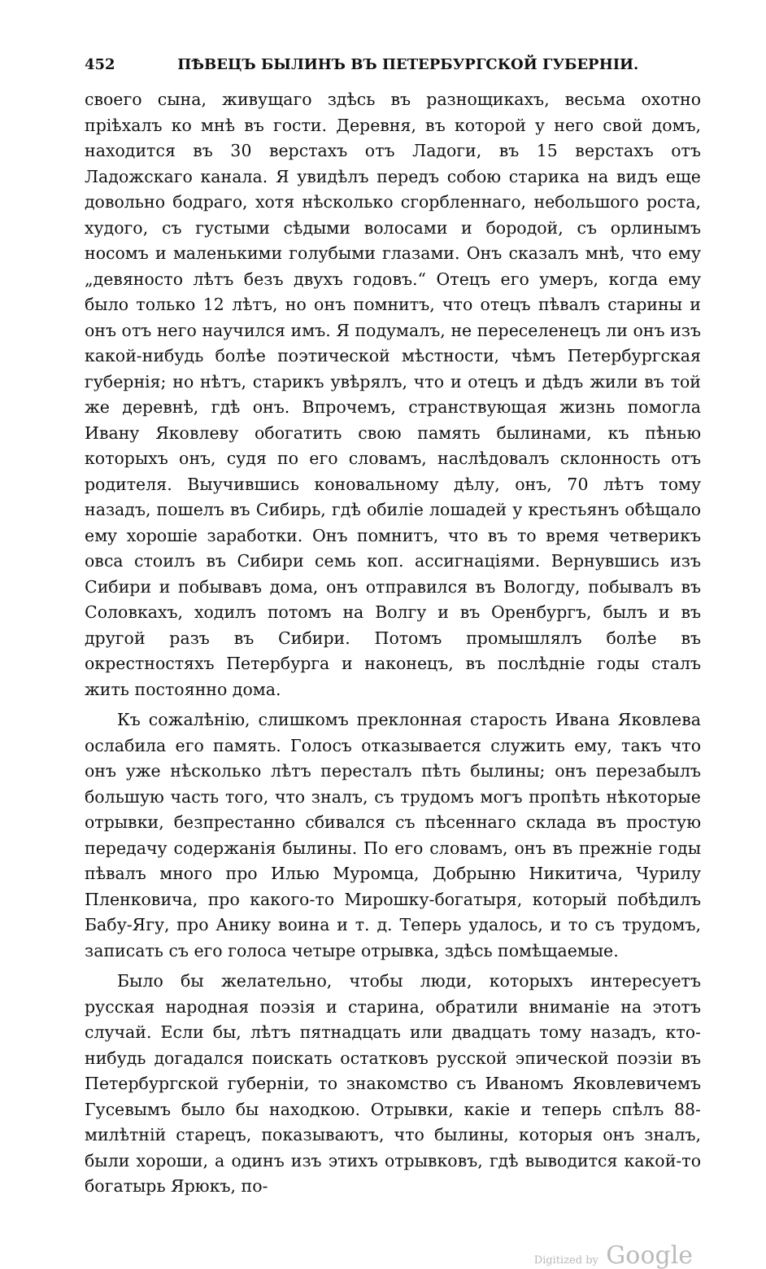452 ПѢВЕЦЪ БЫЛИНЪ ВЪ ПЕТЕРБУРГСКОЙ ГУБЕРНІИ.
своего сына, живущаго здѣсь въ разнощикахъ, весьма охотно пріѣхалъ ко мнѣ въ гости. Деревня, въ которой у него свой домъ, находится въ 30 верстахъ отъ Ладоги, въ 15 верстахъ отъ Ладожскаго канала. Я увидѣлъ передъ собою старика на видъ еще довольно бодраго, хотя нѣсколько сгорбленнаго, небольшого роста, худого, съ густыми сѣдыми волосами и бородой, съ орлинымъ носомъ и маленькими голубыми глазами. Онъ сказалъ мнѣ, что ему „девяносто лѣтъ безъ двухъ годовъ.“ Отецъ его умеръ, когда ему было только 12 лѣтъ, но онъ помнитъ, что отецъ пѣвалъ старины и онъ отъ него научился имъ. Я подумалъ, не переселенецъ ли онъ изъ какой-нибудь болѣе поэтической мѣстности, чѣмъ Петербургская губернія; но нѣтъ, старикъ увѣрялъ, что и отецъ и дѣдъ жили въ той же деревнѣ, гдѣ онъ. Впрочемъ, странствующая жизнь помогла Ивану Яковлеву обогатить свою память былинами, къ пѣнью которыхъ онъ, судя по его словамъ, наслѣдовалъ склонность отъ родителя. Выучившись коновальному дѣлу, онъ, 70 лѣтъ тому назадъ, пошелъ въ Сибирь, гдѣ обиліе лошадей у крестьянъ обѣщало ему хорошіе заработки. Онъ помнитъ, что въ то время четверикъ овса стоилъ въ Сибири семь коп. ассигнаціями. Вернувшись изъ Сибири и побывавъ дома, онъ отправился въ Вологду, побывалъ въ Соловкахъ, ходилъ потомъ на Волгу и въ Оренбургъ, былъ и въ другой разъ въ Сибири. Потомъ промышлялъ болѣе въ окрестностяхъ Петербурга и наконецъ, въ послѣдніе годы сталъ жить постоянно дома.
Къ сожалѣнію, слишкомъ преклонная старость Ивана Яковлева ослабила его память. Голосъ отказывается служить ему, такъ что онъ уже нѣсколько лѣтъ пересталъ пѣть былины; онъ перезабылъ большую часть того, что зналъ, съ трудомъ могъ пропѣть нѣкоторые отрывки, безпрестанно сбивался съ пѣсеннаго склада въ простую передачу содержанія былины. По его словамъ, онъ въ прежніе годы пѣвалъ много про Илью Муромца, Добрыню Никитича, Чурилу Пленковича, про какого-то Мирошку-богатыря, который побѣдилъ Бабу-Ягу, про Анику воина и т. д. Теперь удалось, и то съ трудомъ, записать съ его голоса четыре отрывка, здѣсь помѣщаемые.
Было бы желательно, чтобы люди, которыхъ интересуетъ русская народная поэзія и старина, обратили вниманіе на этотъ случай. Если бы, лѣтъ пятнадцать или двадцать тому назадъ, кто-нибудь догадался поискать остатковъ русской эпической поэзіи въ Петербургской губерніи, то знакомство съ Иваномъ Яковлевичемъ Гусевымъ было бы находкою. Отрывки, какіе и теперь спѣлъ 88-милѣтній старецъ, показываютъ, что былины, которыя онъ зналъ, были хороши, а одинъ изъ этихъ отрывковъ, гдѣ выводится какой-то богатырь Ярюкъ, по-
Digitized by Google